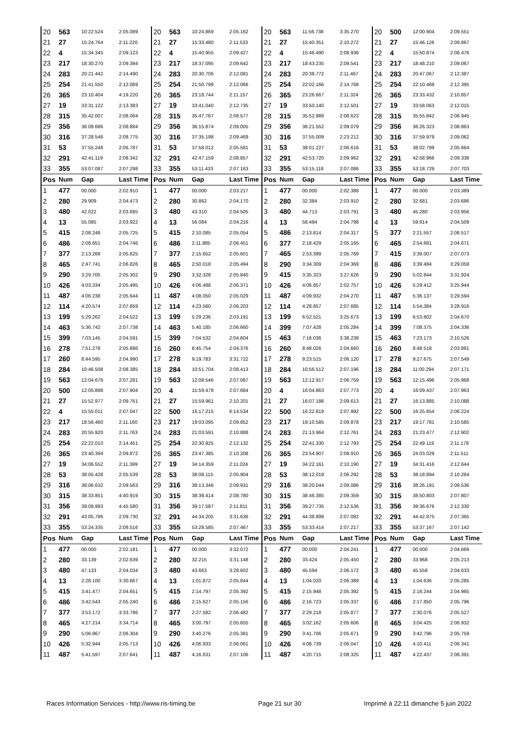| 20 | 563 | 10:22.524 | 2:05.089 | 20 | 563 | 10:24.869 | 2:05.162 | 20 | 563 | 11:56.738 | 3:35.270 | 20 | 500 | 12:00.904 | 2:09.551 |
| 21 | 27 | 15:24.764 | 2:11.220 | 21 | 27 | 15:33.480 | 2:11.533 | 21 | 27 | 15:40.351 | 2:10.272 | 21 | 27 | 15:46.126 | 2:09.867 |
| 22 | 4 | 15:34.345 | 2:09.123 | 22 | 4 | 15:40.955 | 2:09.427 | 22 | 4 | 15:46.490 | 2:08.936 | 22 | 4 | 15:50.874 | 2:08.476 |
| 23 | 217 | 18:30.270 | 2:09.394 | 23 | 217 | 18:37.095 | 2:09.642 | 23 | 217 | 18:43.235 | 2:09.541 | 23 | 217 | 18:48.210 | 2:09.067 |
| 24 | 283 | 20:21.442 | 2:14.490 | 24 | 283 | 20:30.706 | 2:12.081 | 24 | 283 | 20:38.772 | 2:11.467 | 24 | 283 | 20:47.067 | 2:12.387 |
| 25 | 254 | 21:41.550 | 2:12.069 | 25 | 254 | 21:50.799 | 2:12.066 | 25 | 254 | 22:02.166 | 2:14.768 | 25 | 254 | 22:10.469 | 2:12.395 |
| 26 | 365 | 23:10.404 | 4:19.220 | 26 | 365 | 23:18.744 | 2:11.157 | 26 | 365 | 23:26.667 | 2:11.324 | 26 | 365 | 23:33.432 | 2:10.857 |
| 27 | 19 | 33:31.122 | 2:13.383 | 27 | 19 | 33:41.040 | 2:12.735 | 27 | 19 | 33:50.140 | 2:12.501 | 27 | 19 | 33:58.063 | 2:12.015 |
| 28 | 315 | 35:42.007 | 2:08.064 | 28 | 315 | 35:47.767 | 2:08.577 | 28 | 315 | 35:52.989 | 2:08.623 | 28 | 315 | 35:55.842 | 2:06.945 |
| 29 | 356 | 36:09.686 | 2:08.884 | 29 | 356 | 36:15.874 | 2:09.005 | 29 | 356 | 36:21.552 | 2:09.079 | 29 | 356 | 36:26.323 | 2:08.863 |
| 30 | 316 | 37:28.546 | 2:08.775 | 30 | 316 | 37:35.198 | 2:09.469 | 30 | 316 | 37:55.009 | 2:23.212 | 30 | 316 | 37:59.979 | 2:09.062 |
| 31 | 53 | 37:55.248 | 2:06.787 | 31 | 53 | 37:58.012 | 2:05.581 | 31 | 53 | 38:01.227 | 2:06.616 | 31 | 53 | 38:02.799 | 2:05.664 |
| 32 | 291 | 42:41.119 | 2:08.342 | 32 | 291 | 42:47.159 | 2:08.857 | 32 | 291 | 42:53.720 | 2:09.962 | 32 | 291 | 42:58.966 | 2:09.338 |
| 33 | 355 | 53:07.087 | 2:07.298 | 33 | 355 | 53:11.433 | 2:07.163 | 33 | 355 | 53:15.118 | 2:07.086 | 33 | 355 | 53:18.729 | 2:07.703 |
| Pos | Num | Gap | Last Time | Pos | Num | Gap | Last Time | Pos | Num | Gap | Last Time | Pos | Num | Gap | Last Time |
| 1 | 477 | 00.000 | 2:02.910 | 1 | 477 | 00.000 | 2:03.217 | 1 | 477 | 00.000 | 2:02.388 | 1 | 477 | 00.000 | 2:03.389 |
| 2 | 280 | 29.909 | 2:04.473 | 2 | 280 | 30.862 | 2:04.170 | 2 | 280 | 32.384 | 2:03.910 | 2 | 280 | 32.681 | 2:03.686 |
| 3 | 480 | 42.022 | 2:03.685 | 3 | 480 | 43.310 | 2:04.505 | 3 | 480 | 44.713 | 2:03.791 | 3 | 480 | 45.280 | 2:03.956 |
| 4 | 13 | 55.085 | 2:03.922 | 4 | 13 | 56.084 | 2:04.216 | 4 | 13 | 58.494 | 2:04.798 | 4 | 13 | 59.614 | 2:04.509 |
| 5 | 415 | 2:08.248 | 2:05.725 | 5 | 415 | 2:10.085 | 2:05.054 | 5 | 486 | 2:13.814 | 2:04.317 | 5 | 377 | 2:21.557 | 2:06.517 |
| 6 | 486 | 2:08.651 | 2:04.746 | 6 | 486 | 2:11.885 | 2:06.451 | 6 | 377 | 2:18.429 | 2:05.165 | 6 | 465 | 2:54.681 | 2:04.671 |
| 7 | 377 | 2:13.268 | 2:05.625 | 7 | 377 | 2:15.652 | 2:05.601 | 7 | 465 | 2:53.399 | 2:05.769 | 7 | 415 | 3:39.007 | 2:07.073 |
| 8 | 465 | 2:47.741 | 2:06.826 | 8 | 465 | 2:50.018 | 2:05.494 | 8 | 290 | 3:34.309 | 2:04.369 | 8 | 486 | 3:39.484 | 3:29.059 |
| 9 | 290 | 3:29.705 | 2:05.302 | 9 | 290 | 3:32.328 | 2:05.840 | 9 | 415 | 3:35.323 | 3:27.626 | 9 | 290 | 5:02.844 | 3:31.924 |
| 10 | 426 | 4:03.334 | 2:05.495 | 10 | 426 | 4:06.488 | 2:06.371 | 10 | 426 | 4:06.857 | 2:02.757 | 10 | 426 | 5:29.412 | 3:25.944 |
| 11 | 487 | 4:06.238 | 2:05.644 | 11 | 487 | 4:08.050 | 2:05.029 | 11 | 487 | 4:09.932 | 2:04.270 | 11 | 487 | 5:36.137 | 3:29.594 |
| 12 | 114 | 4:20.574 | 2:07.859 | 12 | 114 | 4:23.560 | 2:06.203 | 12 | 114 | 4:28.857 | 2:07.685 | 12 | 114 | 5:54.384 | 3:28.916 |
| 13 | 199 | 5:29.262 | 2:04.522 | 13 | 199 | 5:29.236 | 2:03.191 | 13 | 199 | 6:52.521 | 3:25.673 | 13 | 199 | 6:53.802 | 2:04.670 |
| 14 | 463 | 5:36.742 | 2:07.738 | 14 | 463 | 5:40.185 | 2:06.660 | 14 | 399 | 7:07.428 | 2:05.284 | 14 | 399 | 7:08.375 | 2:04.336 |
| 15 | 399 | 7:03.145 | 2:04.591 | 15 | 399 | 7:04.532 | 2:04.604 | 15 | 463 | 7:16.036 | 3:38.239 | 15 | 463 | 7:23.173 | 2:10.526 |
| 16 | 278 | 7:51.278 | 2:05.886 | 16 | 260 | 8:45.754 | 2:04.376 | 16 | 260 | 8:48.026 | 2:04.660 | 16 | 260 | 8:48.518 | 2:03.881 |
| 17 | 260 | 8:44.595 | 2:04.990 | 17 | 278 | 9:19.783 | 3:31.722 | 17 | 278 | 9:23.515 | 2:06.120 | 17 | 278 | 9:27.675 | 2:07.549 |
| 18 | 284 | 10:46.508 | 2:08.385 | 18 | 284 | 10:51.704 | 2:08.413 | 18 | 284 | 10:56.512 | 2:07.196 | 18 | 284 | 11:00.294 | 2:07.171 |
| 19 | 563 | 12:04.676 | 2:07.281 | 19 | 563 | 12:08.546 | 2:07.087 | 19 | 563 | 12:12.917 | 2:06.759 | 19 | 563 | 12:15.496 | 2:05.968 |
| 20 | 500 | 12:05.898 | 2:07.904 | 20 | 4 | 15:59.478 | 2:07.684 | 20 | 4 | 16:04.863 | 2:07.773 | 20 | 4 | 16:09.437 | 2:07.963 |
| 21 | 27 | 15:52.977 | 2:09.761 | 21 | 27 | 15:59.961 | 2:10.201 | 21 | 27 | 16:07.186 | 2:09.613 | 21 | 27 | 16:13.885 | 2:10.088 |
| 22 | 4 | 15:55.011 | 2:07.047 | 22 | 500 | 16:17.215 | 6:14.534 | 22 | 500 | 16:22.819 | 2:07.992 | 22 | 500 | 16:25.654 | 2:06.224 |
| 23 | 217 | 18:56.460 | 2:11.160 | 23 | 217 | 19:03.095 | 2:09.852 | 23 | 217 | 19:10.585 | 2:09.878 | 23 | 217 | 19:17.781 | 2:10.585 |
| 24 | 283 | 20:55.920 | 2:11.763 | 24 | 283 | 21:03.591 | 2:10.888 | 24 | 283 | 21:13.964 | 2:12.761 | 24 | 283 | 21:23.477 | 2:12.902 |
| 25 | 254 | 22:22.010 | 2:14.451 | 25 | 254 | 22:30.925 | 2:12.132 | 25 | 254 | 22:41.330 | 2:12.793 | 25 | 254 | 22:49.119 | 2:11.178 |
| 26 | 365 | 23:40.394 | 2:09.872 | 26 | 365 | 23:47.385 | 2:10.208 | 26 | 365 | 23:54.907 | 2:09.910 | 26 | 365 | 24:03.029 | 2:11.511 |
| 27 | 19 | 34:06.552 | 2:11.399 | 27 | 19 | 34:14.359 | 2:11.024 | 27 | 19 | 34:22.161 | 2:10.190 | 27 | 19 | 34:31.416 | 2:12.644 |
| 28 | 53 | 38:05.428 | 2:05.539 | 28 | 53 | 38:08.115 | 2:05.904 | 28 | 53 | 38:12.019 | 2:06.292 | 28 | 53 | 38:18.894 | 2:10.264 |
| 29 | 316 | 38:06.632 | 2:09.563 | 29 | 316 | 38:13.346 | 2:09.931 | 29 | 316 | 38:20.044 | 2:09.086 | 29 | 316 | 38:26.191 | 2:09.536 |
| 30 | 315 | 38:33.851 | 4:40.919 | 30 | 315 | 38:39.414 | 2:08.780 | 30 | 315 | 38:46.385 | 2:09.359 | 30 | 315 | 38:50.803 | 2:07.807 |
| 31 | 356 | 39:08.993 | 4:45.580 | 31 | 356 | 39:17.587 | 2:11.811 | 31 | 356 | 39:27.735 | 2:12.536 | 31 | 356 | 39:36.676 | 2:12.330 |
| 32 | 291 | 43:05.786 | 2:09.730 | 32 | 291 | 44:34.205 | 3:31.636 | 32 | 291 | 44:38.899 | 2:07.082 | 32 | 291 | 44:42.875 | 2:07.365 |
| 33 | 355 | 53:24.335 | 2:08.516 | 33 | 355 | 53:28.585 | 2:07.467 | 33 | 355 | 53:33.414 | 2:07.217 | 33 | 355 | 53:37.167 | 2:07.142 |
| Pos | Num | Gap | Last Time | Pos | Num | Gap | Last Time | Pos | Num | Gap | Last Time | Pos | Num | Gap | Last Time |
| 1 | 477 | 00.000 | 2:02.181 | 1 | 477 | 00.000 | 3:32.072 | 1 | 477 | 00.000 | 2:04.241 | 1 | 477 | 00.000 | 2:04.669 |
| 2 | 280 | 33.139 | 2:02.639 | 2 | 280 | 32.215 | 3:31.148 | 2 | 280 | 33.424 | 2:05.450 | 2 | 280 | 33.968 | 2:05.213 |
| 3 | 480 | 47.133 | 2:04.034 | 3 | 480 | 43.663 | 3:28.602 | 3 | 480 | 45.594 | 2:06.172 | 3 | 480 | 45.558 | 2:04.633 |
| 4 | 13 | 2:28.100 | 3:30.667 | 4 | 13 | 1:01.872 | 2:05.844 | 4 | 13 | 1:04.020 | 2:06.389 | 4 | 13 | 1:04.636 | 2:05.285 |
| 5 | 415 | 3:41.477 | 2:04.651 | 5 | 415 | 2:14.797 | 2:05.392 | 5 | 415 | 2:15.948 | 2:05.392 | 5 | 415 | 2:16.244 | 2:04.965 |
| 6 | 486 | 3:42.543 | 2:05.240 | 6 | 486 | 2:15.627 | 2:05.156 | 6 | 486 | 2:16.723 | 2:05.337 | 6 | 486 | 2:17.850 | 2:05.796 |
| 7 | 377 | 3:53.172 | 3:33.796 | 7 | 377 | 2:27.582 | 2:06.482 | 7 | 377 | 2:29.218 | 2:05.877 | 7 | 377 | 2:30.076 | 2:05.527 |
| 8 | 465 | 4:27.214 | 3:34.714 | 8 | 465 | 3:00.797 | 2:05.655 | 8 | 465 | 3:02.162 | 2:05.606 | 8 | 465 | 3:04.425 | 2:06.932 |
| 9 | 290 | 5:06.967 | 2:06.304 | 9 | 290 | 3:40.276 | 2:05.381 | 9 | 290 | 3:41.706 | 2:05.671 | 9 | 290 | 3:42.796 | 2:05.759 |
| 10 | 426 | 5:32.944 | 2:05.713 | 10 | 426 | 4:06.933 | 2:06.061 | 10 | 426 | 4:08.739 | 2:06.047 | 10 | 426 | 4:10.411 | 2:06.341 |
| 11 | 487 | 5:41.597 | 2:07.641 | 11 | 487 | 4:16.631 | 2:07.106 | 11 | 487 | 4:20.715 | 2:08.325 | 11 | 487 | 4:22.437 | 2:06.391 |
Races Information Services - http://www.ris-timing.be Page 21 sur 30 Imprimé à 22:11 dimanche 5 juin 2022